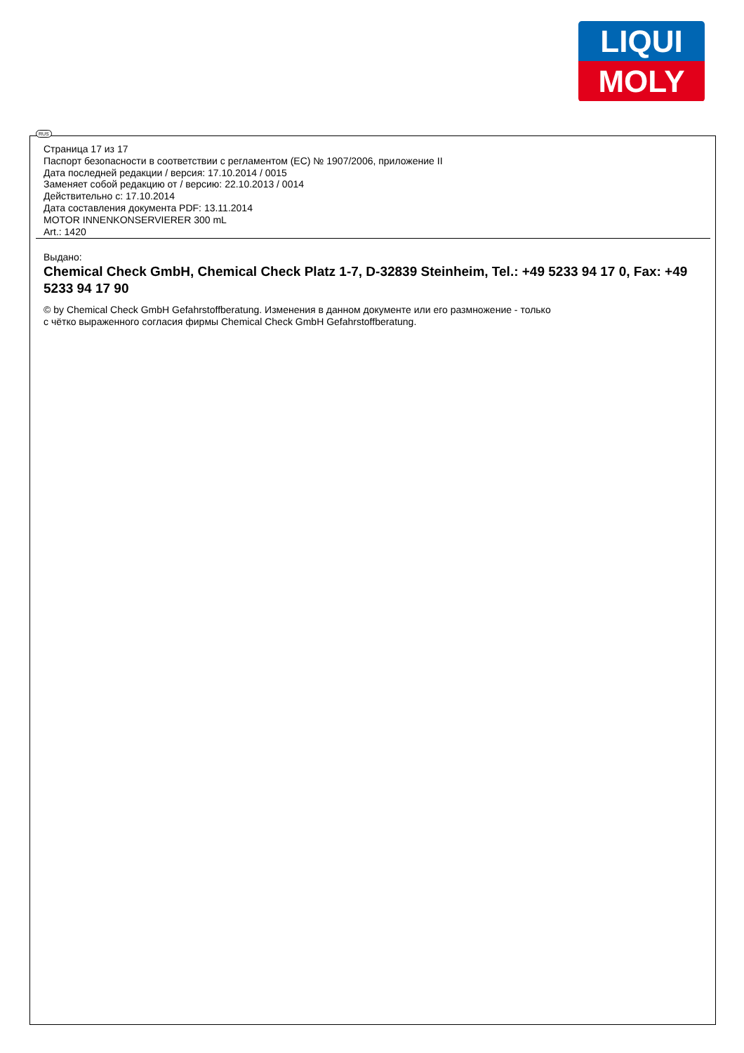LIQUI
MOLY
RUS
Страница 17 из 17
Паспорт безопасности в соответствии с регламентом (ЕС) № 1907/2006, приложение II
Дата последней редакции / версия: 17.10.2014 / 0015
Заменяет собой редакцию от / версию: 22.10.2013 / 0014
Действительно с: 17.10.2014
Дата составления документа PDF: 13.11.2014
MOTOR INNENKONSERVIERER 300 mL
Art.: 1420
Выдано:
Chemical Check GmbH, Chemical Check Platz 1-7, D-32839 Steinheim, Tel.: +49 5233 94 17 0, Fax: +49 5233 94 17 90
© by Chemical Check GmbH Gefahrstoffberatung. Изменения в данном документе или его размножение - только
с чётко выраженного согласия фирмы Chemical Check GmbH Gefahrstoffberatung.